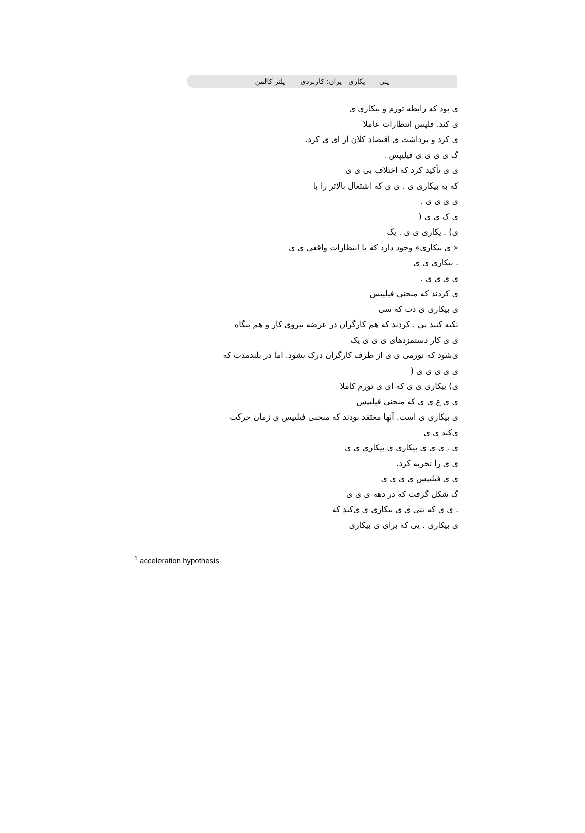ینی یکاری یران: کاربردی یلتر کالمن
ی بود که رابطه تورم و بیکاری ی
ی کند. فلپس انتظارات عاملا
ی کرد و برداشت ی اقتصاد کلان از ای ی کرد.
گ ی ی ی ی فیلیپس .
ی ی تأکید کرد که اختلاف بی ی ی
که به بیکاری ی . ی ی که اشتغال بالاتر را با
ی ی ی ی .
ی ک ی ی (
ی) . یکاری ی ی . یک
« ی بیکاری» وجود دارد که با انتظارات واقعی ی ی
. بیکاری ی ی
ی ی ی ی .
ی کردند که منحنی فیلیپس
ی بیکاری ی دت که سی
تکیه کنند نی . کردند که هم کارگران در عرضه نیروی کار و هم بنگاه
ی ی کار دستمزدهای ی ی ی یک
ی‌شود که تورمی ی ی از طرف کارگران درک نشود. اما در بلندمدت که
ی ی ی ی ی (
ی) بیکاری ی ی که ای ی تورم کاملا
ی ی ع ی ی که منحنی فیلیپس
ی بیکاری ی است. آنها معتقد بودند که منحنی فیلیپس ی زمان حرکت
ی‌کند ی ی
ی . ی ی ی بیکاری ی بیکاری ی ی
ی ی را تجربه کرد.
ی ی فیلیپس ی ی ی ی
گ شکل گرفت که در دهه ی ی ی
. ی ی که نتی ی ی بیکاری ی ی‌کند که
ی بیکاری . یی که برای ی بیکاری
<sup>1</sup> acceleration hypothesis